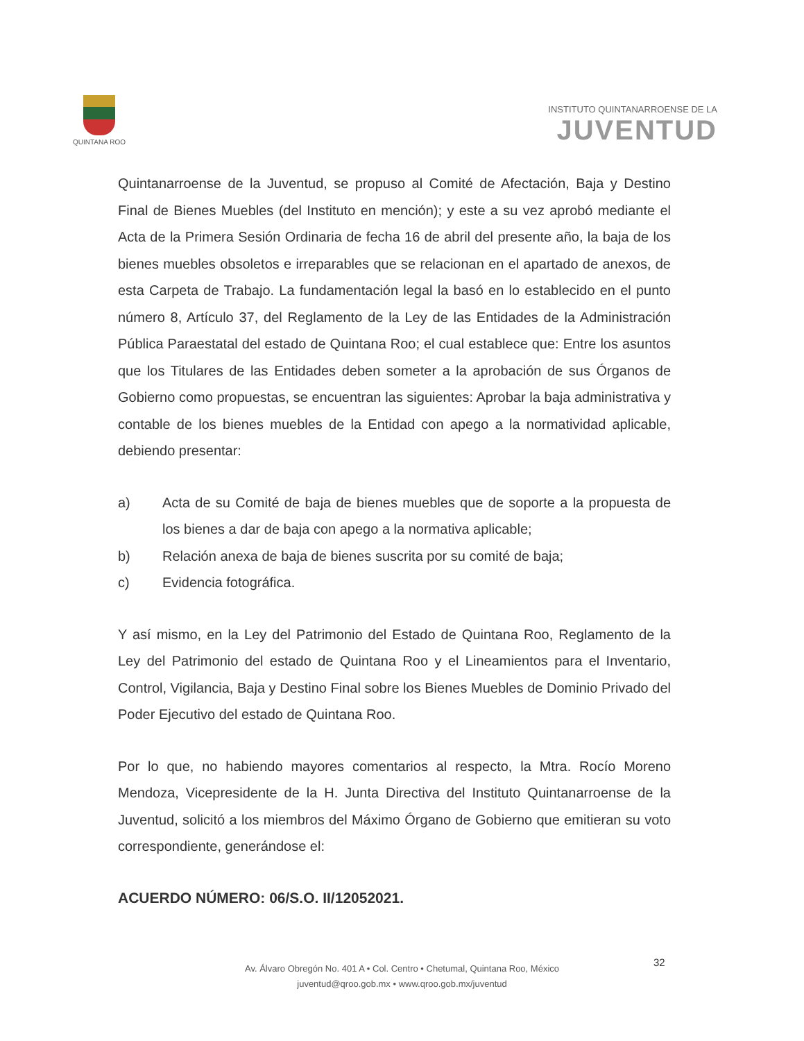QUINTANA ROO
INSTITUTO QUINTANARROENSE DE LA
JUVENTUD
Quintanarroense de la Juventud, se propuso al Comité de Afectación, Baja y Destino Final de Bienes Muebles (del Instituto en mención); y este a su vez aprobó mediante el Acta de la Primera Sesión Ordinaria de fecha 16 de abril del presente año, la baja de los bienes muebles obsoletos e irreparables que se relacionan en el apartado de anexos, de esta Carpeta de Trabajo. La fundamentación legal la basó en lo establecido en el punto número 8, Artículo 37, del Reglamento de la Ley de las Entidades de la Administración Pública Paraestatal del estado de Quintana Roo; el cual establece que: Entre los asuntos que los Titulares de las Entidades deben someter a la aprobación de sus Órganos de Gobierno como propuestas, se encuentran las siguientes: Aprobar la baja administrativa y contable de los bienes muebles de la Entidad con apego a la normatividad aplicable, debiendo presentar:
a) Acta de su Comité de baja de bienes muebles que de soporte a la propuesta de los bienes a dar de baja con apego a la normativa aplicable;
b) Relación anexa de baja de bienes suscrita por su comité de baja;
c) Evidencia fotográfica.
Y así mismo, en la Ley del Patrimonio del Estado de Quintana Roo, Reglamento de la Ley del Patrimonio del estado de Quintana Roo y el Lineamientos para el Inventario, Control, Vigilancia, Baja y Destino Final sobre los Bienes Muebles de Dominio Privado del Poder Ejecutivo del estado de Quintana Roo.
Por lo que, no habiendo mayores comentarios al respecto, la Mtra. Rocío Moreno Mendoza, Vicepresidente de la H. Junta Directiva del Instituto Quintanarroense de la Juventud, solicitó a los miembros del Máximo Órgano de Gobierno que emitieran su voto correspondiente, generándose el:
ACUERDO NÚMERO: 06/S.O. II/12052021.
32
Av. Álvaro Obregón No. 401 A • Col. Centro • Chetumal, Quintana Roo, México
juventud@qroo.gob.mx • www.qroo.gob.mx/juventud